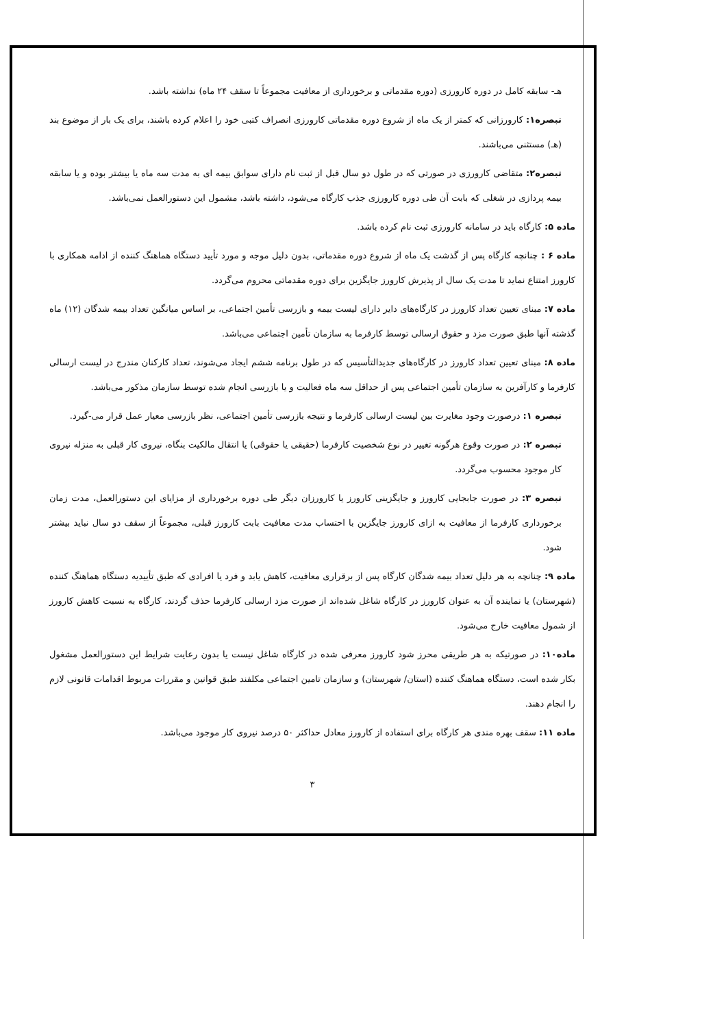هـ- سابقه کامل در دوره کارورزی (دوره مقدماتی و برخورداری از معافیت مجموعاً تا سقف ۲۴ ماه) نداشته باشد.
تبصره۱: کارورزانی که کمتر از یک ماه از شروع دوره مقدماتی کارورزی انصراف کتبی خود را اعلام کرده باشند، برای یک بار از موضوع بند (هـ) مستثنی می‌باشند.
تبصره۲: متقاضی کارورزی در صورتی که در طول دو سال قبل از ثبت نام دارای سوابق بیمه ای به مدت سه ماه یا بیشتر بوده و یا سابقه بیمه پردازی در شغلی که بابت آن طی دوره کارورزی جذب کارگاه می‌شود، داشته باشد، مشمول این دستورالعمل نمی‌باشد.
ماده ۵: کارگاه باید در سامانه کارورزی ثبت نام کرده باشد.
ماده ۶ : چنانچه کارگاه پس از گذشت یک ماه از شروع دوره مقدماتی، بدون دلیل موجه و مورد تأیید دستگاه هماهنگ کننده از ادامه همکاری با کارورز امتناع نماید تا مدت یک سال از پذیرش کارورز جایگزین برای دوره مقدماتی محروم می‌گردد.
ماده ۷: مبنای تعیین تعداد کارورز در کارگاه‌های دایر دارای لیست بیمه و بازرسی تأمین اجتماعی، بر اساس میانگین تعداد بیمه شدگان (۱۲) ماه گذشته آنها طبق صورت مزد و حقوق ارسالی توسط کارفرما به سازمان تأمین اجتماعی می‌باشد.
ماده ۸: مبنای تعیین تعداد کارورز در کارگاه‌های جدیدالتأسیس که در طول برنامه ششم ایجاد می‌شوند، تعداد کارکنان مندرج در لیست ارسالی کارفرما و کارآفرین به سازمان تأمین اجتماعی پس از حداقل سه ماه فعالیت و یا بازرسی انجام شده توسط سازمان مذکور می‌باشد.
تبصره ۱: درصورت وجود مغایرت بین لیست ارسالی کارفرما و نتیجه بازرسی تأمین اجتماعی، نظر بازرسی معیار عمل قرار می-گیرد.
تبصره ۲: در صورت وقوع هرگونه تغییر در نوع شخصیت کارفرما (حقیقی یا حقوقی) یا انتقال مالکیت بنگاه، نیروی کار قبلی به منزله نیروی کار موجود محسوب می‌گردد.
تبصره ۳: در صورت جابجایی کارورز و جایگزینی کارورز یا کارورزان دیگر طی دوره برخورداری از مزایای این دستورالعمل، مدت زمان برخورداری کارفرما از معافیت به ازای کارورز جایگزین با احتساب مدت معافیت بابت کارورز قبلی، مجموعاً از سقف دو سال نباید بیشتر شود.
ماده ۹: چنانچه به هر دلیل تعداد بیمه شدگان کارگاه پس از برقراری معافیت، کاهش یابد و فرد یا افرادی که طبق تأییدیه دستگاه هماهنگ کننده (شهرستان) یا نماینده آن به عنوان کارورز در کارگاه شاغل شده‌اند از صورت مزد ارسالی کارفرما حذف گردند، کارگاه به نسبت کاهش کارورز از شمول معافیت خارج می‌شود.
ماده۱۰: در صورتیکه به هر طریقی محرز شود کارورز معرفی شده در کارگاه شاغل نیست یا بدون رعایت شرایط این دستورالعمل مشغول بکار شده است، دستگاه هماهنگ کننده (استان/ شهرستان) و سازمان تامین اجتماعی مکلفند طبق قوانین و مقررات مربوط اقدامات قانونی لازم را انجام دهند.
ماده ۱۱: سقف بهره مندی هر کارگاه برای استفاده از کارورز معادل حداکثر ۵۰ درصد نیروی کار موجود می‌باشد.
۳